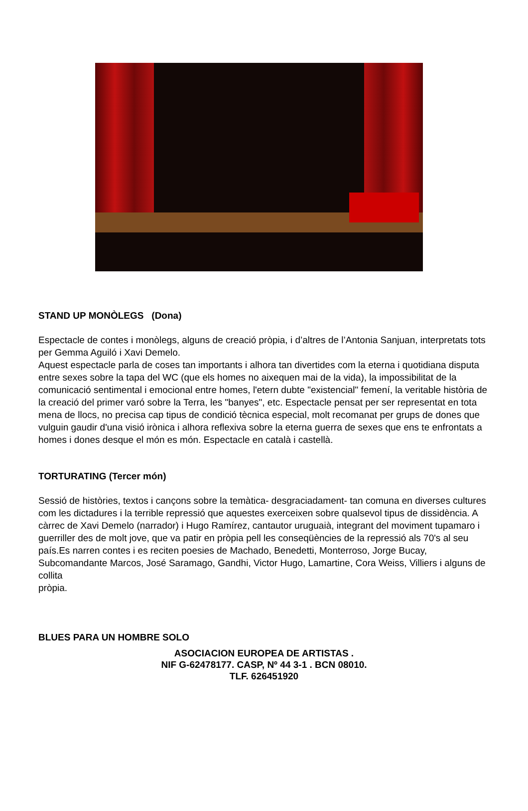STAND UP MONÒLEGS (Dona)
Espectacle de contes i monòlegs, alguns de creació pròpia, i d’altres de l’Antonia Sanjuan, interpretats tots per Gemma Aguiló i Xavi Demelo.
Aquest espectacle parla de coses tan importants i alhora tan divertides com la eterna i quotidiana disputa entre sexes sobre la tapa del WC (que els homes no aixequen mai de la vida), la impossibilitat de la comunicació sentimental i emocional entre homes, l'etern dubte "existencial" femení, la veritable història de la creació del primer varó sobre la Terra, les "banyes", etc. Espectacle pensat per ser representat en tota mena de llocs, no precisa cap tipus de condició tècnica especial, molt recomanat per grups de dones que vulguin gaudir d'una visió irònica i alhora reflexiva sobre la eterna guerra de sexes que ens te enfrontats a homes i dones desque el món es món. Espectacle en català i castellà.
TORTURATING (Tercer món)
Sessió de històries, textos i cançons sobre la temàtica- desgraciadament- tan comuna en diverses cultures com les dictadures i la terrible repressió que aquestes exerceixen sobre qualsevol tipus de dissidència. A càrrec de Xavi Demelo (narrador) i Hugo Ramírez, cantautor uruguaià, integrant del moviment tupamaro i guerriller des de molt jove, que va patir en pròpia pell les conseqüències de la repressió als 70's al seu
país.Es narren contes i es reciten poesies de Machado, Benedetti, Monterroso, Jorge Bucay, Subcomandante Marcos, José Saramago, Gandhi, Victor Hugo, Lamartine, Cora Weiss, Villiers i alguns de collita
pròpia.
BLUES PARA UN HOMBRE SOLO
ASOCIACION EUROPEA DE ARTISTAS .
NIF G-62478177. CASP, Nº 44 3-1 . BCN 08010.
TLF. 626451920